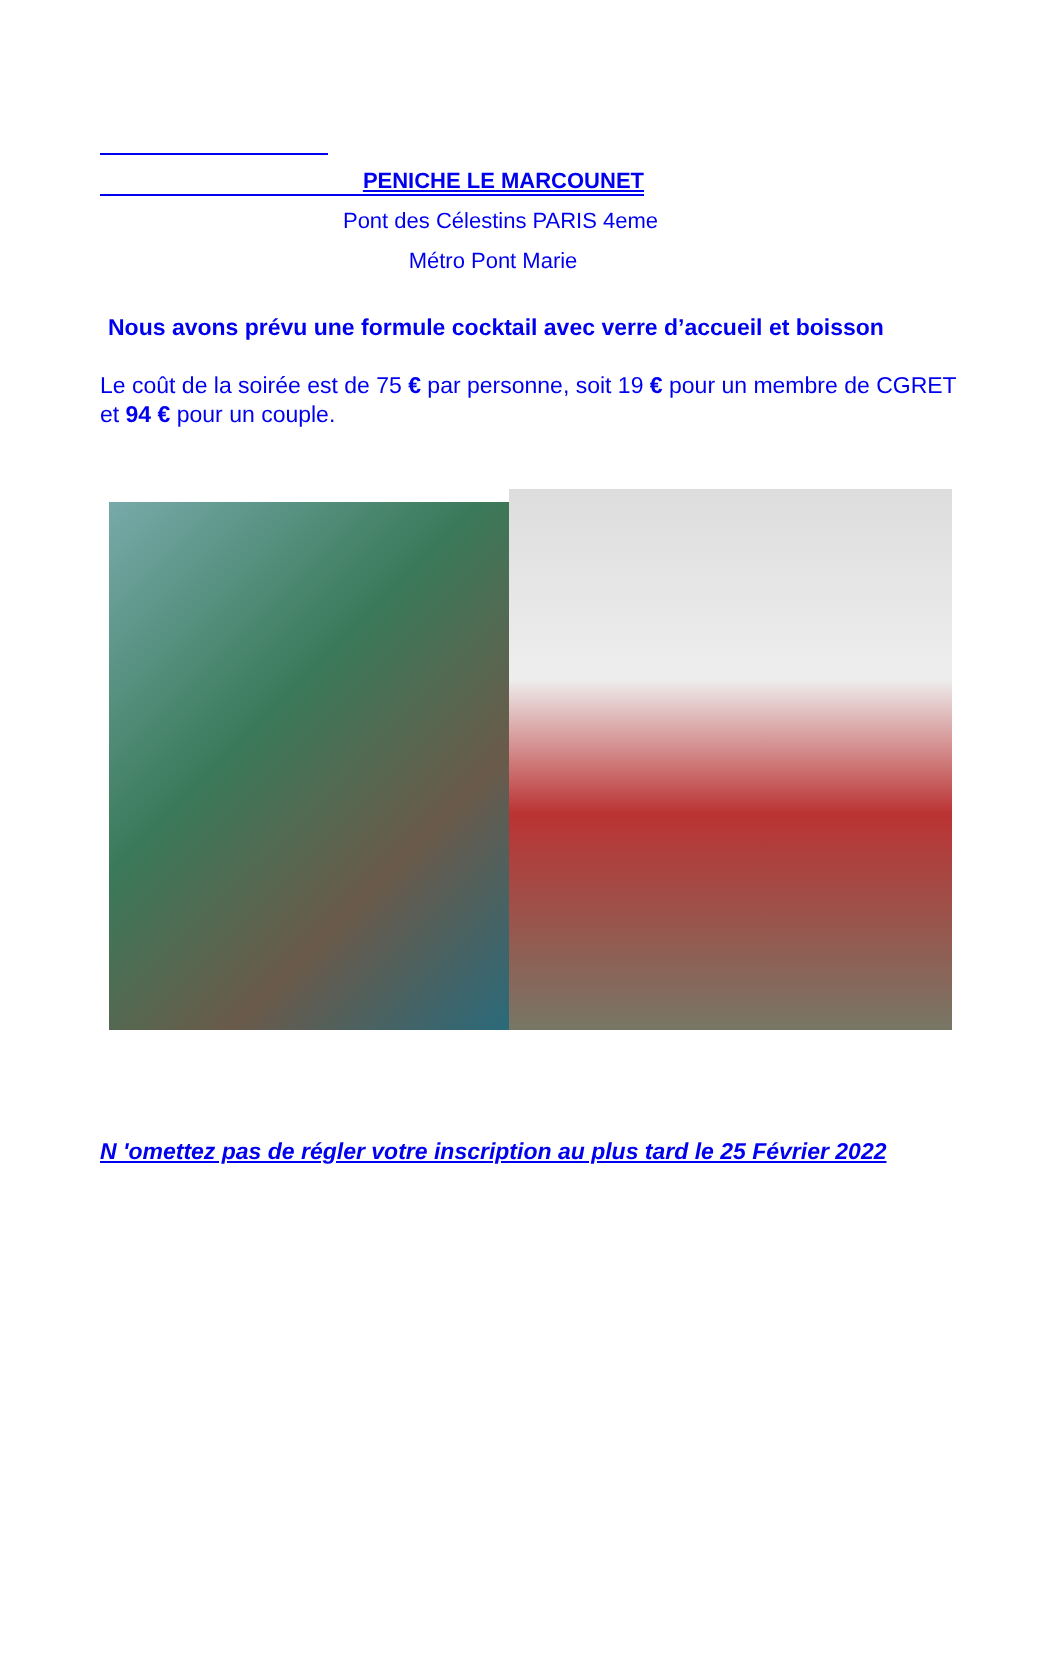PENICHE LE MARCOUNET
Pont des Célestins PARIS 4eme
Métro Pont Marie
Nous avons prévu une formule cocktail avec verre d’accueil et boisson
Le coût de la soirée est de 75 € par personne, soit 19 € pour un membre de CGRET et 94 € pour un couple.
N 'omettez pas de régler votre inscription au plus tard le 25 Février 2022